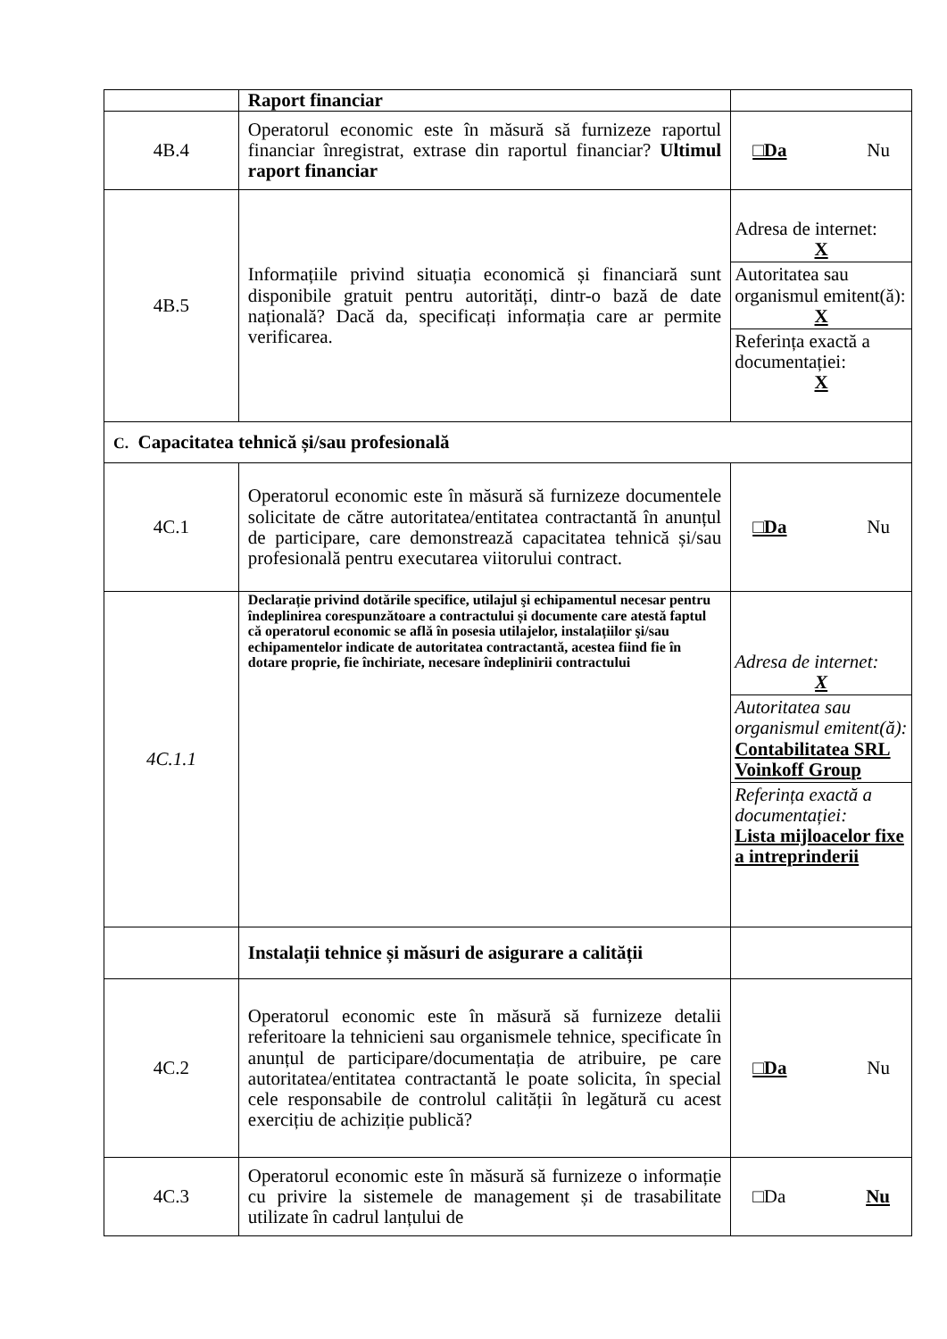| | Raport financiar | |
| 4B.4 | Operatorul economic este în măsură să furnizeze raportul financiar înregistrat, extrase din raportul financiar? Ultimul raport financiar | □Da Nu |
| 4B.5 | Informațiile privind situația economică și financiară sunt disponibile gratuit pentru autorități, dintr-o bază de date națională? Dacă da, specificați informația care ar permite verificarea. | / Adresa de internet: X / / Autoritatea sau organismul emitent(ă): X / / Referința exactă a documentației: X / |
| C. Capacitatea tehnică și/sau profesională | | |
| 4C.1 | Operatorul economic este în măsură să furnizeze documentele solicitate de către autoritatea/entitatea contractantă în anunțul de participare, care demonstrează capacitatea tehnică și/sau profesională pentru executarea viitorului contract. | □Da Nu |
| 4C.1.1 | Declarație privind dotările specifice, utilajul şi echipamentul necesar pentru îndeplinirea corespunzătoare a contractului și documente care atestă faptul că operatorul economic se află în posesia utilajelor, instalațiilor şi/sau echipamentelor indicate de autoritatea contractantă, acestea fiind fie în dotare proprie, fie închiriate, necesare îndeplinirii contractului | / Adresa de internet: X / / Autoritatea sau organismul emitent(ă): Contabilitatea SRL Voinkoff Group / / Referința exactă a documentației: Lista mijloacelor fixe a intreprinderii / |
| | Instalații tehnice și măsuri de asigurare a calității | |
| 4C.2 | Operatorul economic este în măsură să furnizeze detalii referitoare la tehnicieni sau organismele tehnice, specificate în anunțul de participare/documentația de atribuire, pe care autoritatea/entitatea contractantă le poate solicita, în special cele responsabile de controlul calității în legătură cu acest exercițiu de achiziție publică? | □Da Nu |
| 4C.3 | Operatorul economic este în măsură să furnizeze o informație cu privire la sistemele de management și de trasabilitate utilizate în cadrul lanțului de | □Da Nu |